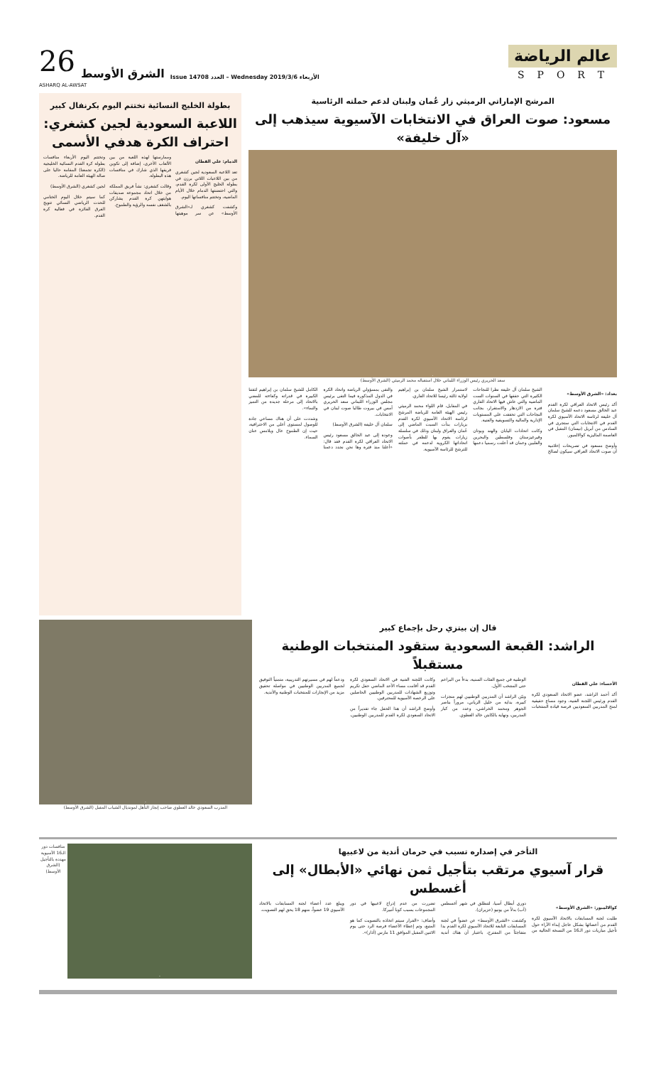26 الشرق الأوسط Issue 14708 العدد – Wednesday 2019/3/6 الأربعاء
عالم الرياضة
SPORT
ASHARQ AL-AWSAT
المرشح الإماراتي الرميثي زار عُمان ولبنان لدعم حملته الرئاسية
مسعود: صوت العراق في الانتخابات الآسيوية سيذهب إلى «آل خليفة»
.
سعد الحريري رئيس الوزراء اللبناني خلال استقباله محمد الرميثي (الشرق الأوسط)
بغداد: «الشرق الأوسط»
أكد رئيس الاتحاد العراقي لكرة القدم عبد الخالق مسعود دعمه للشيخ سلمان آل خليفة لرئاسة الاتحاد الآسيوي لكرة القدم في الانتخابات التي ستجرى في السادس من أبريل (نيسان) المقبل في العاصمة الماليزية كوالالمبور.
وأوضح مسعود في تصريحات إعلامية أن صوت الاتحاد العراقي سيكون لصالح الشيخ سلمان آل خليفة نظرا للنجاحات الكثيرة التي حققها في السنوات الست الماضية والتي عاش فيها الاتحاد القاري فترة من الازدهار والاستقرار، بجانب النجاحات التي تحققت على المستويات الإدارية والمالية والتسويقية والفنية.
وكانت اتحادات اليابان والهند وبوتان وقيرغيزستان وفلسطين والبحرين والفلبين وعمان قد أعلنت رسميا دعمها لاستمرار الشيخ سلمان بن إبراهيم لولاية ثالثة رئيسا للاتحاد القاري.
في المقابل، قام اللواء محمد الرميثي رئيس الهيئة العامة للرياضة المرشح لرئاسة الاتحاد الآسيوي لكرة القدم بزيارات بدأت السبت الماضي إلى عُمان والعراق ولبنان وذلك في سلسلة زيارات يقوم بها للظفر بأصوات اتحاداتها الكروية لدعمه في حملته للترشح للرئاسة الآسيوية.
والتقى بمسؤولي الرياضة واتحاد الكرة في الدول المذكورة فيما التقى برئيس مجلس الوزراء اللبناني سعد الحريري أمس في بيروت طالبا صوت لبنان في الانتخابات.
سلمان آل خليفة (الشرق الأوسط)
وعودة إلى عبد الخالق مسعود رئيس الاتحاد العراقي لكرة القدم فقد قال: «أعلنا منذ فترة وها نحن نجدد دعمنا الكامل للشيخ سلمان بن إبراهيم لثقتنا الكبيرة في قدراته وكفاءته للمضي بالاتحاد إلى مرحلة جديدة من التميز والنماء».
وشددت على أن هناك مساعي جادة للوصول لمستوى أعلى من الاحترافية، حيث إن الطموح عال ويلامس عنان السماء.
بطولة الخليج النسائية تختتم اليوم بكرنفال كبير
اللاعبة السعودية لجين كشغري: احتراف الكرة هدفي الأسمى
الدمام: علي القطان
تعد اللاعبة السعودية لجين كشغري من بين اللاعبات اللاتي برزن في بطولة الخليج الأولى لكرة القدم، والتي احتضنتها الدمام خلال الأيام الماضية، وتختتم منافساتها اليوم.
وكشفت كشغري لـ«الشرق الأوسط» عن سر موهبتها وممارستها لهذه اللعبة من بين الألعاب الأخرى، إضافة إلى تكوين فريقها الذي شارك في منافسات هذه البطولة.
وقالت كشغري: نشأ فريق المملكة من خلال اتحاد مجموعة صديقات هوايتهن كرة القدم يشاركن بالشغف نفسه والرؤية والطموح.
وتختتم اليوم الأربعاء منافسات بطولة كرة القدم النسائية الخليجية (الكرة تجمعنا) المقامة حاليا على صالة الهيئة العامة للرياضة.
لجين كشغري (الشرق الأوسط)
كما سيتم خلال اليوم الختامي للحدث الرياضي النسائي تتويج الفرق الفائزة في فعالية كرة القدم.
قال إن بيتزي رحل بإجماع كبير
الراشد: القبعة السعودية ستقود المنتخبات الوطنية مستقبلاً
الأحساء: علي القطان
أكد أحمد الراشد، عضو الاتحاد السعودي لكرة القدم ورئيس اللجنة الفنية، وجود مساع حقيقية لمنح المدربين السعوديين فرصة قيادة المنتخبات الوطنية في جميع الفئات السنية، بدءاً من البراعم حتى المنتخب الأول.
وبيّن الراشد أن المدربين الوطنيين لهم منجزات كبيرة، بداية من خليل الزياني، مروراً بناصر الجوهر ومحمد الخراشي، وعدد من كبار المدربين، ونهاية بالكابتن خالد العطوي.
وكانت اللجنة الفنية في الاتحاد السعودي لكرة القدم قد أقامت مساء الأحد الماضي حفل تكريم وتوزيع الشهادات للمدربين الوطنيين الحاصلين على الرخصة الآسيوية للمحترفين.
وأوضح الراشد أن هذا الحفل جاء تقديراً من الاتحاد السعودي لكرة القدم للمدربين الوطنيين، ودعماً لهم في مسيرتهم التدريبية، متمنياً التوفيق لجميع المدربين الوطنيين في مواصلة تحقيق مزيد من الإنجازات للمنتخبات الوطنية والأندية.
.
المدرب السعودي خالد العطوي صاحب إنجاز التأهل لمونديال الشباب المقبل (الشرق الأوسط)
التأخر في إصداره تسبب في حرمان أندية من لاعبيها
قرار آسيوي مرتقب بتأجيل ثمن نهائي «الأبطال» إلى أغسطس
كوالالمبور: «الشرق الأوسط»
طلبت لجنة المسابقات بالاتحاد الآسيوي لكرة القدم من أعضائها بشكل عاجل إبداء الآراء حول تأجيل مباريات دور الـ16 من النسخة الحالية من دوري أبطال آسيا، لتنطلق في شهر أغسطس (آب) بدلاً من يونيو (حزيران).
وكشفت «الشرق الأوسط» عن عضواً في لجنة المسابقات التابعة للاتحاد الآسيوي لكرة القدم بدا متفاجئاً من المقترح، باعتبار أن هناك أندية تضررت من عدم إدراج لاعبيها في دور المجموعات بسبب كوبا أميركا.
وأضاف: «القرار سيتم اتخاذه بالتصويت كما هو المتبع، وتم إعطاء الأعضاء فرصة الرد حتى يوم الاثنين المقبل الموافق 11 مارس (آذار)».
ويبلغ عدد أعضاء لجنة المسابقات بالاتحاد الآسيوي 19 عضواً، منهم 18 يحق لهم التصويت.
.
منافسات دور الـ16 الآسيوية مهددة بالتأجيل (الشرق الأوسط)